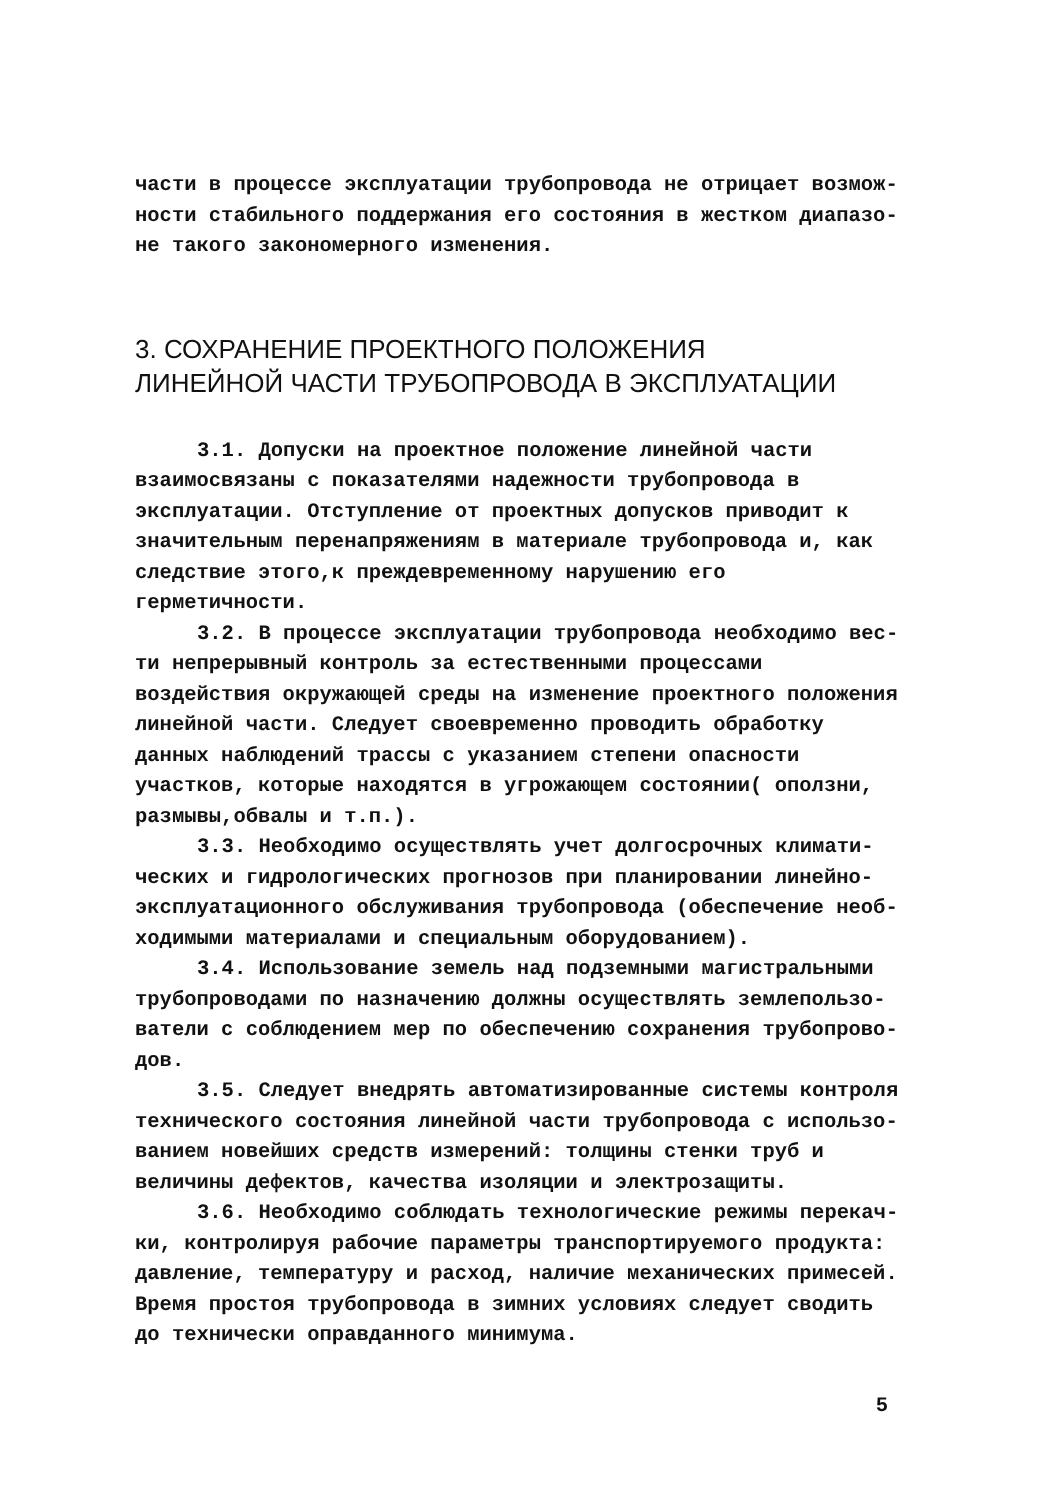части в процессе эксплуатации трубопровода не отрицает возмож­ности стабильного поддержания его состояния в жестком диапазо­не такого закономерного изменения.
3. СОХРАНЕНИЕ ПРОЕКТНОГО ПОЛОЖЕНИЯ
ЛИНЕЙНОЙ ЧАСТИ ТРУБОПРОВОДА В ЭКСПЛУАТАЦИИ
3.1. Допуски на проектное положение линейной части взаимо­связаны с показателями надежности трубопровода в эксплуатации. Отступление от проектных допусков приводит к значительным пе­ренапряжениям в материале трубопровода и, как следствие этого,к преждевременному нарушению его герметичности.
3.2. В процессе эксплуатации трубопровода необходимо вес­ти непрерывный контроль за естественными процессами воздействия окружающей среды на изменение проектного положения линейной части. Следует своевременно проводить обработку данных наблю­дений трассы с указанием степени опасности участков, которые находятся в угрожающем состоянии( оползни, размывы,обвалы и т.п.).
3.3. Необходимо осуществлять учет долгосрочных климати­ческих и гидрологических прогнозов при планировании линейно-эксплуатационного обслуживания трубопровода (обеспечение необ­ходимыми материалами и специальным оборудованием).
3.4. Использование земель над подземными магистральными трубопроводами по назначению должны осуществлять землепользо­ватели с соблюдением мер по обеспечению сохранения трубопрово­дов.
3.5. Следует внедрять автоматизированные системы контроля технического состояния линейной части трубопровода с использо­ванием новейших средств измерений: толщины стенки труб и величи­ны дефектов, качества изоляции и электрозащиты.
3.6. Необходимо соблюдать технологические режимы перекач­ки, контролируя рабочие параметры транспортируемого продукта: давление, температуру и расход, наличие механических примесей. Время простоя трубопровода в зимних условиях следует сводить до технически оправданного минимума.
5